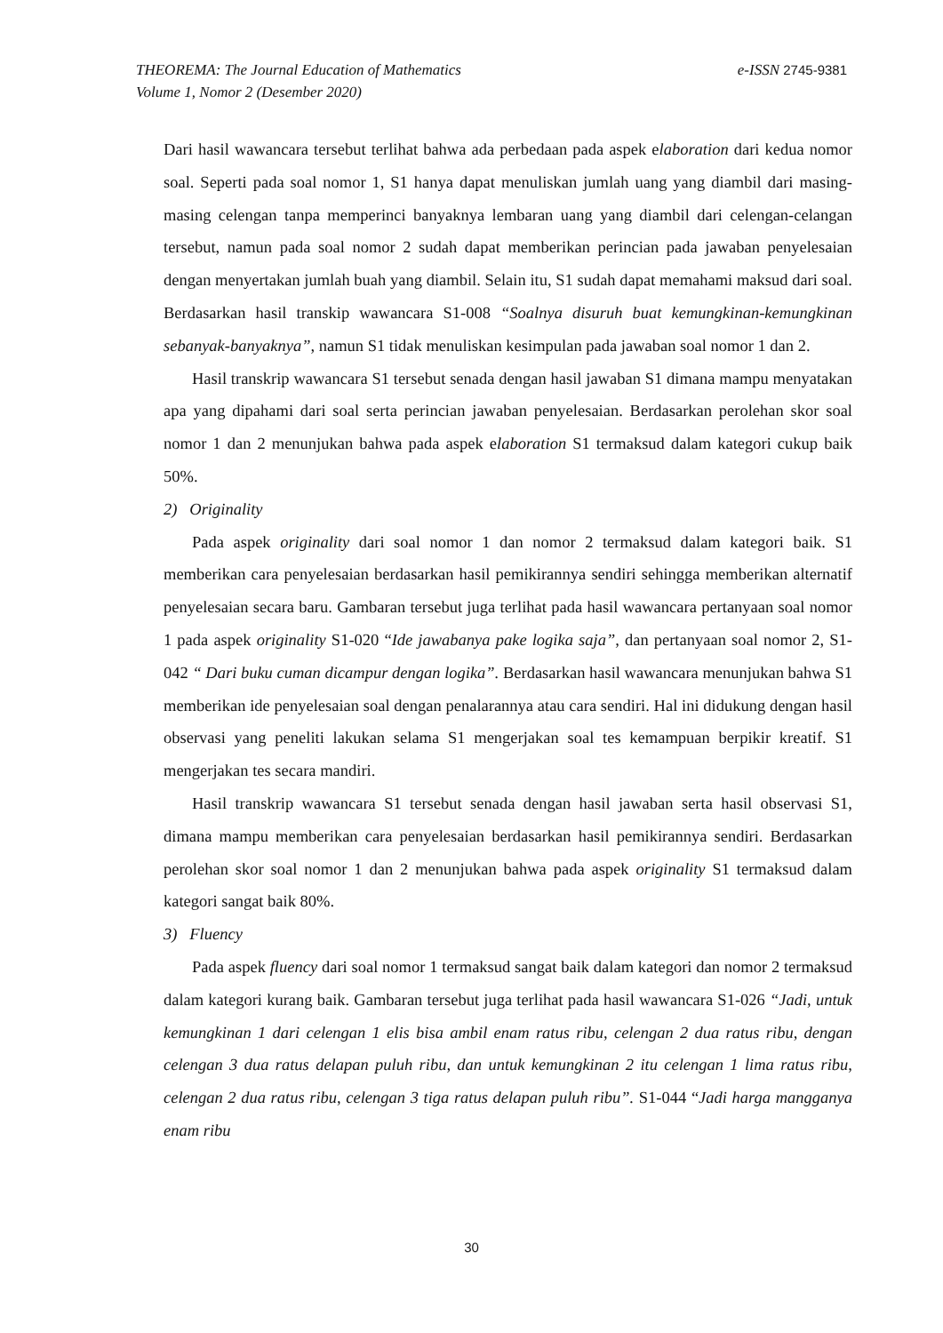e-ISSN 2745-9381 THEOREMA: The Journal Education of Mathematics
Volume 1, Nomor 2 (Desember 2020)
Dari hasil wawancara tersebut terlihat bahwa ada perbedaan pada aspek elaboration dari kedua nomor soal. Seperti pada soal nomor 1, S1 hanya dapat menuliskan jumlah uang yang diambil dari masing-masing celengan tanpa memperinci banyaknya lembaran uang yang diambil dari celengan-celangan tersebut, namun pada soal nomor 2 sudah dapat memberikan perincian pada jawaban penyelesaian dengan menyertakan jumlah buah yang diambil. Selain itu, S1 sudah dapat memahami maksud dari soal. Berdasarkan hasil transkip wawancara S1-008 “Soalnya disuruh buat kemungkinan-kemungkinan sebanyak-banyaknya”, namun S1 tidak menuliskan kesimpulan pada jawaban soal nomor 1 dan 2.
Hasil transkrip wawancara S1 tersebut senada dengan hasil jawaban S1 dimana mampu menyatakan apa yang dipahami dari soal serta perincian jawaban penyelesaian. Berdasarkan perolehan skor soal nomor 1 dan 2 menunjukan bahwa pada aspek elaboration S1 termaksud dalam kategori cukup baik 50%.
2) Originality
Pada aspek originality dari soal nomor 1 dan nomor 2 termaksud dalam kategori baik. S1 memberikan cara penyelesaian berdasarkan hasil pemikirannya sendiri sehingga memberikan alternatif penyelesaian secara baru. Gambaran tersebut juga terlihat pada hasil wawancara pertanyaan soal nomor 1 pada aspek originality S1-020 “Ide jawabanya pake logika saja”, dan pertanyaan soal nomor 2, S1-042 “ Dari buku cuman dicampur dengan logika”. Berdasarkan hasil wawancara menunjukan bahwa S1 memberikan ide penyelesaian soal dengan penalarannya atau cara sendiri. Hal ini didukung dengan hasil observasi yang peneliti lakukan selama S1 mengerjakan soal tes kemampuan berpikir kreatif. S1 mengerjakan tes secara mandiri.
Hasil transkrip wawancara S1 tersebut senada dengan hasil jawaban serta hasil observasi S1, dimana mampu memberikan cara penyelesaian berdasarkan hasil pemikirannya sendiri. Berdasarkan perolehan skor soal nomor 1 dan 2 menunjukan bahwa pada aspek originality S1 termaksud dalam kategori sangat baik 80%.
3) Fluency
Pada aspek fluency dari soal nomor 1 termaksud sangat baik dalam kategori dan nomor 2 termaksud dalam kategori kurang baik. Gambaran tersebut juga terlihat pada hasil wawancara S1-026 “Jadi, untuk kemungkinan 1 dari celengan 1 elis bisa ambil enam ratus ribu, celengan 2 dua ratus ribu, dengan celengan 3 dua ratus delapan puluh ribu, dan untuk kemungkinan 2 itu celengan 1 lima ratus ribu, celengan 2 dua ratus ribu, celengan 3 tiga ratus delapan puluh ribu”. S1-044 “Jadi harga mangganya enam ribu
30